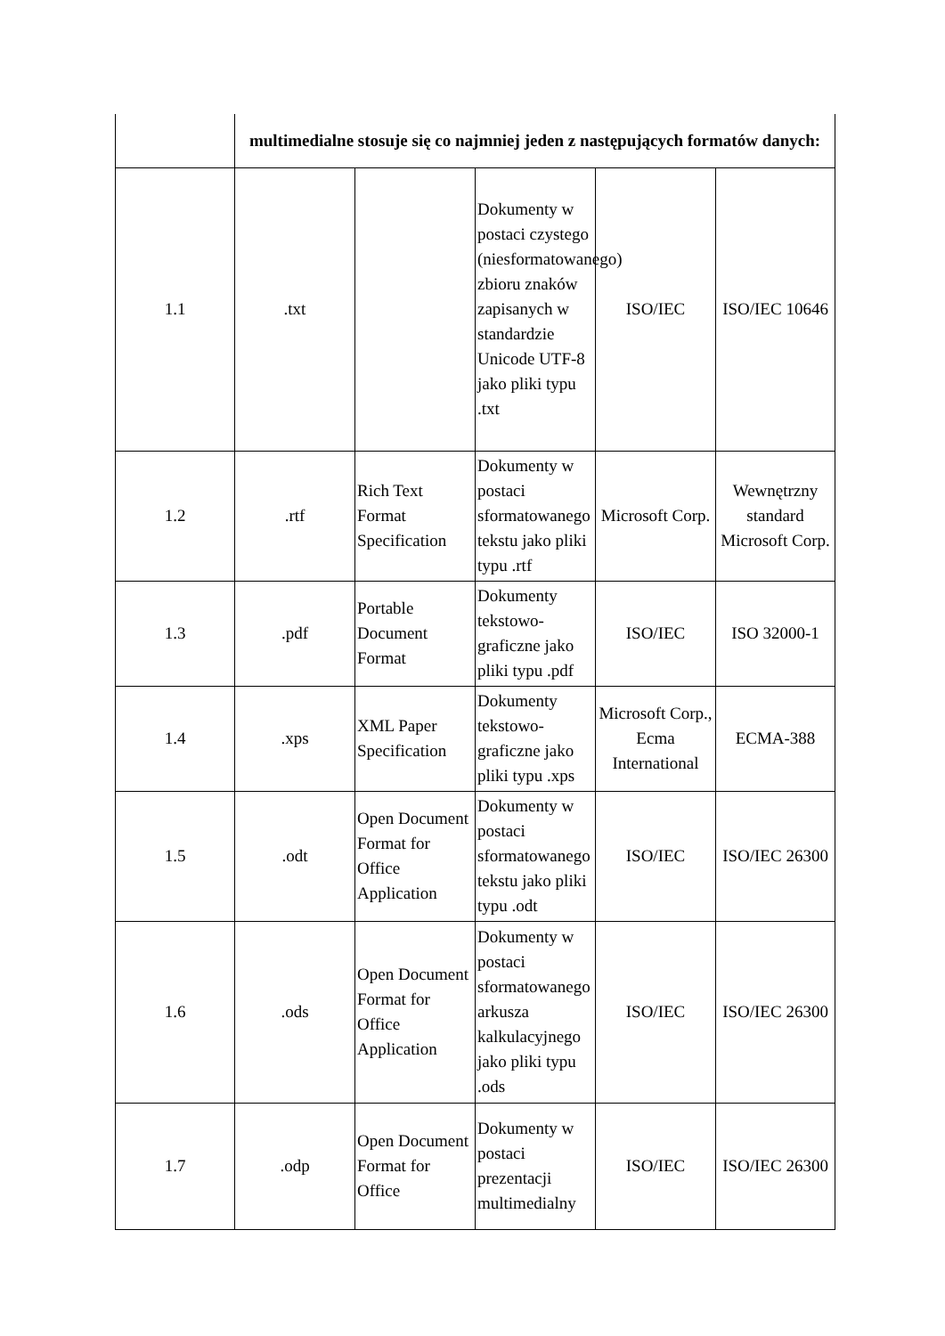| | multimedialne stosuje się co najmniej jeden z następujących formatów danych: | | | | |
| 1.1 | .txt | | Dokumenty w postaci czystego (niesformatowanego) zbioru znaków zapisanych w standardzie Unicode UTF-8 jako pliki typu .txt | ISO/IEC | ISO/IEC 10646 |
| 1.2 | .rtf | Rich Text Format Specification | Dokumenty w postaci sformatowanego tekstu jako pliki typu .rtf | Microsoft Corp. | Wewnętrzny standard Microsoft Corp. |
| 1.3 | .pdf | Portable Document Format | Dokumenty tekstowo-graficzne jako pliki typu .pdf | ISO/IEC | ISO 32000-1 |
| 1.4 | .xps | XML Paper Specification | Dokumenty tekstowo-graficzne jako pliki typu .xps | Microsoft Corp., Ecma International | ECMA-388 |
| 1.5 | .odt | Open Document Format for Office Application | Dokumenty w postaci sformatowanego tekstu jako pliki typu .odt | ISO/IEC | ISO/IEC 26300 |
| 1.6 | .ods | Open Document Format for Office Application | Dokumenty w postaci sformatowanego arkusza kalkulacyjnego jako pliki typu .ods | ISO/IEC | ISO/IEC 26300 |
| 1.7 | .odp | Open Document Format for Office | Dokumenty w postaci prezentacji multimedialny | ISO/IEC | ISO/IEC 26300 |